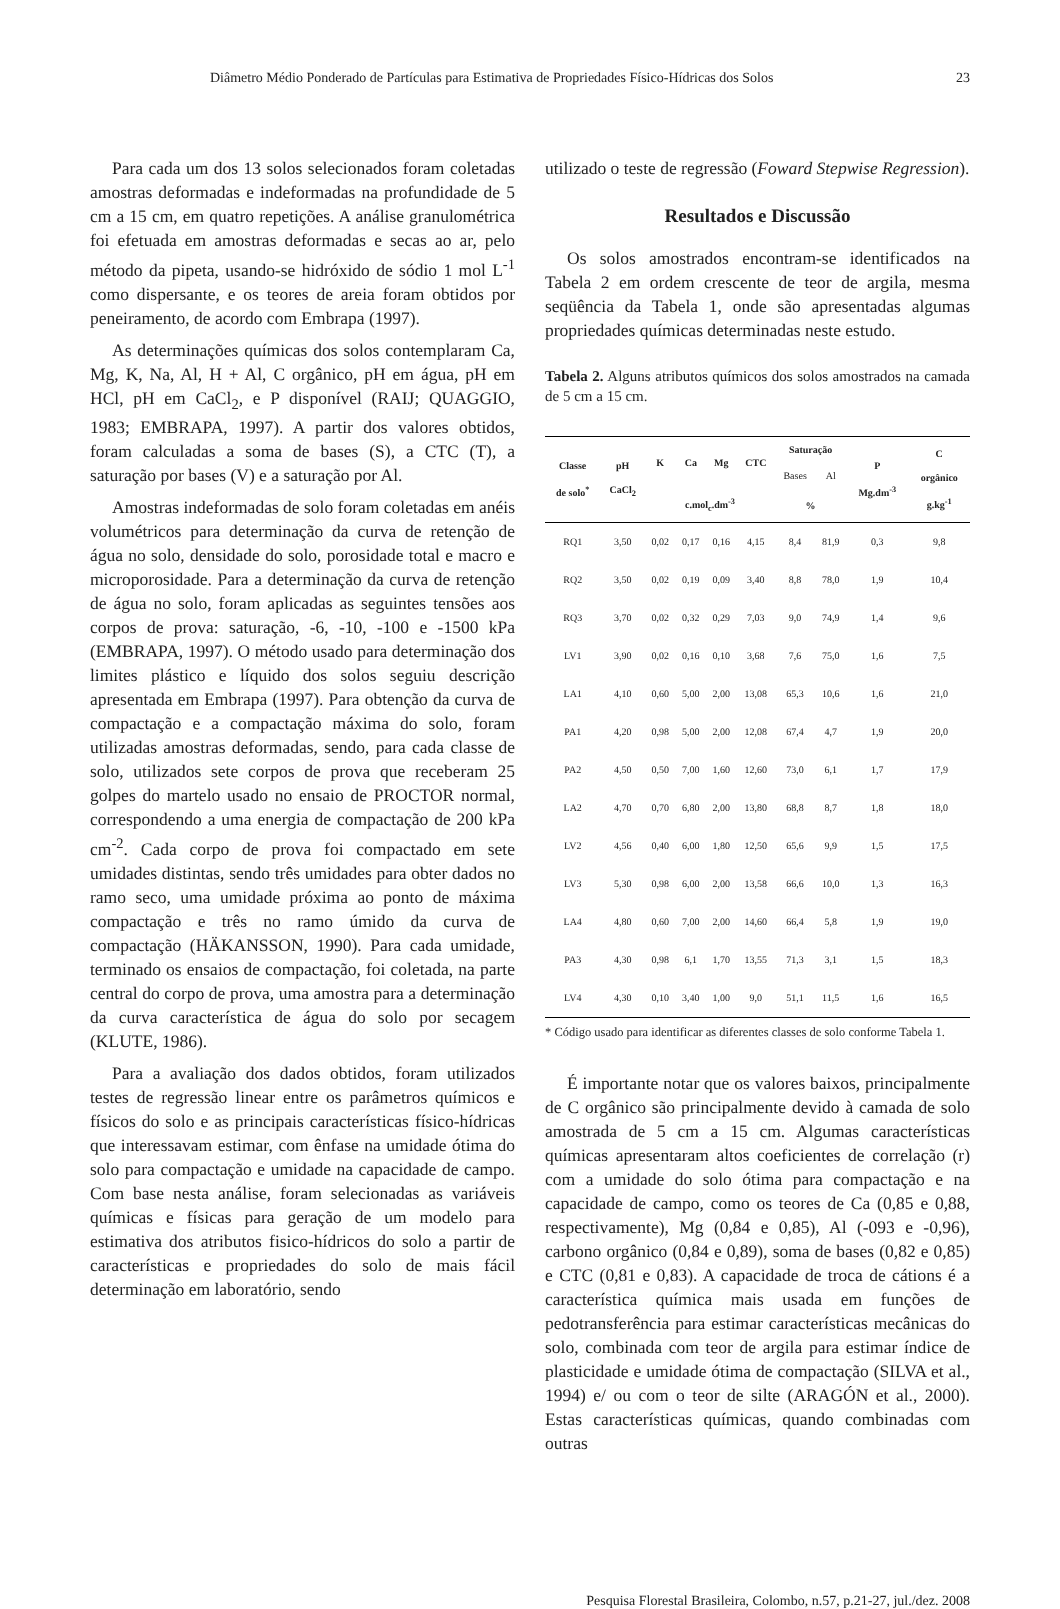Diâmetro Médio Ponderado de Partículas para Estimativa de Propriedades Físico-Hídricas dos Solos 23
Para cada um dos 13 solos selecionados foram coletadas amostras deformadas e indeformadas na profundidade de 5 cm a 15 cm, em quatro repetições. A análise granulométrica foi efetuada em amostras deformadas e secas ao ar, pelo método da pipeta, usando-se hidróxido de sódio 1 mol L<sup>-1</sup> como dispersante, e os teores de areia foram obtidos por peneiramento, de acordo com Embrapa (1997).
As determinações químicas dos solos contemplaram Ca, Mg, K, Na, Al, H + Al, C orgânico, pH em água, pH em HCl, pH em CaCl<sub>2</sub>, e P disponível (RAIJ; QUAGGIO, 1983; EMBRAPA, 1997). A partir dos valores obtidos, foram calculadas a soma de bases (S), a CTC (T), a saturação por bases (V) e a saturação por Al.
Amostras indeformadas de solo foram coletadas em anéis volumétricos para determinação da curva de retenção de água no solo, densidade do solo, porosidade total e macro e microporosidade. Para a determinação da curva de retenção de água no solo, foram aplicadas as seguintes tensões aos corpos de prova: saturação, -6, -10, -100 e -1500 kPa (EMBRAPA, 1997). O método usado para determinação dos limites plástico e líquido dos solos seguiu descrição apresentada em Embrapa (1997). Para obtenção da curva de compactação e a compactação máxima do solo, foram utilizadas amostras deformadas, sendo, para cada classe de solo, utilizados sete corpos de prova que receberam 25 golpes do martelo usado no ensaio de PROCTOR normal, correspondendo a uma energia de compactação de 200 kPa cm<sup>-2</sup>. Cada corpo de prova foi compactado em sete umidades distintas, sendo três umidades para obter dados no ramo seco, uma umidade próxima ao ponto de máxima compactação e três no ramo úmido da curva de compactação (HÄKANSSON, 1990). Para cada umidade, terminado os ensaios de compactação, foi coletada, na parte central do corpo de prova, uma amostra para a determinação da curva característica de água do solo por secagem (KLUTE, 1986).
Para a avaliação dos dados obtidos, foram utilizados testes de regressão linear entre os parâmetros químicos e físicos do solo e as principais características físico-hídricas que interessavam estimar, com ênfase na umidade ótima do solo para compactação e umidade na capacidade de campo. Com base nesta análise, foram selecionadas as variáveis químicas e físicas para geração de um modelo para estimativa dos atributos fisico-hídricos do solo a partir de características e propriedades do solo de mais fácil determinação em laboratório, sendo
utilizado o teste de regressão (Foward Stepwise Regression).
Resultados e Discussão
Os solos amostrados encontram-se identificados na Tabela 2 em ordem crescente de teor de argila, mesma seqüência da Tabela 1, onde são apresentadas algumas propriedades químicas determinadas neste estudo.
Tabela 2. Alguns atributos químicos dos solos amostrados na camada de 5 cm a 15 cm.
| Classe de solo<sup>*</sup> | pH CaCl<sub>2</sub> | K | Ca | Mg | CTC | Saturação | | P Mg.dm<sup>-3</sup> | C orgânico g.kg<sup>-1</sup> |
| --- | --- | --- | --- | --- | --- | --- | --- | --- | --- |
| | | | | | | Bases | Al | | |
| | | c.mol<sub>c</sub>.dm<sup>-3</sup> | | | | % | | | |
| RQ1 | 3,50 | 0,02 | 0,17 | 0,16 | 4,15 | 8,4 | 81,9 | 0,3 | 9,8 |
| RQ2 | 3,50 | 0,02 | 0,19 | 0,09 | 3,40 | 8,8 | 78,0 | 1,9 | 10,4 |
| RQ3 | 3,70 | 0,02 | 0,32 | 0,29 | 7,03 | 9,0 | 74,9 | 1,4 | 9,6 |
| LV1 | 3,90 | 0,02 | 0,16 | 0,10 | 3,68 | 7,6 | 75,0 | 1,6 | 7,5 |
| LA1 | 4,10 | 0,60 | 5,00 | 2,00 | 13,08 | 65,3 | 10,6 | 1,6 | 21,0 |
| PA1 | 4,20 | 0,98 | 5,00 | 2,00 | 12,08 | 67,4 | 4,7 | 1,9 | 20,0 |
| PA2 | 4,50 | 0,50 | 7,00 | 1,60 | 12,60 | 73,0 | 6,1 | 1,7 | 17,9 |
| LA2 | 4,70 | 0,70 | 6,80 | 2,00 | 13,80 | 68,8 | 8,7 | 1,8 | 18,0 |
| LV2 | 4,56 | 0,40 | 6,00 | 1,80 | 12,50 | 65,6 | 9,9 | 1,5 | 17,5 |
| LV3 | 5,30 | 0,98 | 6,00 | 2,00 | 13,58 | 66,6 | 10,0 | 1,3 | 16,3 |
| LA4 | 4,80 | 0,60 | 7,00 | 2,00 | 14,60 | 66,4 | 5,8 | 1,9 | 19,0 |
| PA3 | 4,30 | 0,98 | 6,1 | 1,70 | 13,55 | 71,3 | 3,1 | 1,5 | 18,3 |
| LV4 | 4,30 | 0,10 | 3,40 | 1,00 | 9,0 | 51,1 | 11,5 | 1,6 | 16,5 |
* Código usado para identificar as diferentes classes de solo conforme Tabela 1.
É importante notar que os valores baixos, principalmente de C orgânico são principalmente devido à camada de solo amostrada de 5 cm a 15 cm. Algumas características químicas apresentaram altos coeficientes de correlação (r) com a umidade do solo ótima para compactação e na capacidade de campo, como os teores de Ca (0,85 e 0,88, respectivamente), Mg (0,84 e 0,85), Al (-093 e -0,96), carbono orgânico (0,84 e 0,89), soma de bases (0,82 e 0,85) e CTC (0,81 e 0,83). A capacidade de troca de cátions é a característica química mais usada em funções de pedotransferência para estimar características mecânicas do solo, combinada com teor de argila para estimar índice de plasticidade e umidade ótima de compactação (SILVA et al., 1994) e/ ou com o teor de silte (ARAGÓN et al., 2000). Estas características químicas, quando combinadas com outras
Pesquisa Florestal Brasileira, Colombo, n.57, p.21-27, jul./dez. 2008